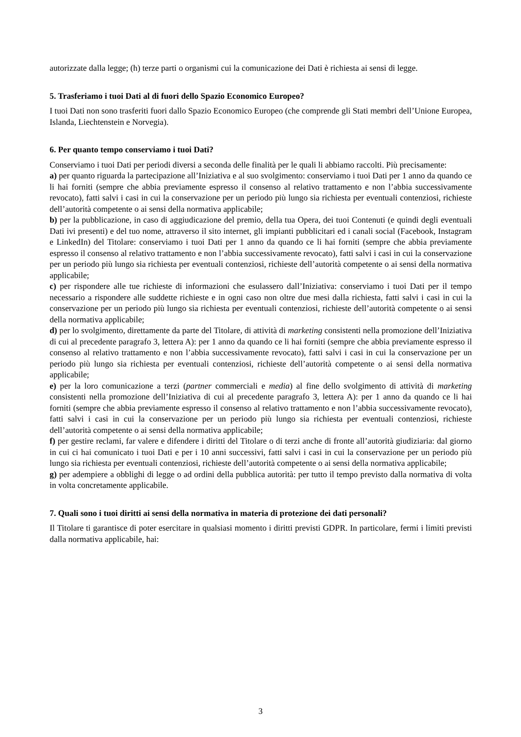autorizzate dalla legge; (h) terze parti o organismi cui la comunicazione dei Dati è richiesta ai sensi di legge.
5. Trasferiamo i tuoi Dati al di fuori dello Spazio Economico Europeo?
I tuoi Dati non sono trasferiti fuori dallo Spazio Economico Europeo (che comprende gli Stati membri dell’Unione Europea, Islanda, Liechtenstein e Norvegia).
6. Per quanto tempo conserviamo i tuoi Dati?
Conserviamo i tuoi Dati per periodi diversi a seconda delle finalità per le quali li abbiamo raccolti. Più precisamente:
a) per quanto riguarda la partecipazione all’Iniziativa e al suo svolgimento: conserviamo i tuoi Dati per 1 anno da quando ce li hai forniti (sempre che abbia previamente espresso il consenso al relativo trattamento e non l’abbia successivamente revocato), fatti salvi i casi in cui la conservazione per un periodo più lungo sia richiesta per eventuali contenziosi, richieste dell’autorità competente o ai sensi della normativa applicabile;
b) per la pubblicazione, in caso di aggiudicazione del premio, della tua Opera, dei tuoi Contenuti (e quindi degli eventuali Dati ivi presenti) e del tuo nome, attraverso il sito internet, gli impianti pubblicitari ed i canali social (Facebook, Instagram e LinkedIn) del Titolare: conserviamo i tuoi Dati per 1 anno da quando ce li hai forniti (sempre che abbia previamente espresso il consenso al relativo trattamento e non l’abbia successivamente revocato), fatti salvi i casi in cui la conservazione per un periodo più lungo sia richiesta per eventuali contenziosi, richieste dell’autorità competente o ai sensi della normativa applicabile;
c) per rispondere alle tue richieste di informazioni che esulassero dall’Iniziativa: conserviamo i tuoi Dati per il tempo necessario a rispondere alle suddette richieste e in ogni caso non oltre due mesi dalla richiesta, fatti salvi i casi in cui la conservazione per un periodo più lungo sia richiesta per eventuali contenziosi, richieste dell’autorità competente o ai sensi della normativa applicabile;
d) per lo svolgimento, direttamente da parte del Titolare, di attività di marketing consistenti nella promozione dell’Iniziativa di cui al precedente paragrafo 3, lettera A): per 1 anno da quando ce li hai forniti (sempre che abbia previamente espresso il consenso al relativo trattamento e non l’abbia successivamente revocato), fatti salvi i casi in cui la conservazione per un periodo più lungo sia richiesta per eventuali contenziosi, richieste dell’autorità competente o ai sensi della normativa applicabile;
e) per la loro comunicazione a terzi (partner commerciali e media) al fine dello svolgimento di attività di marketing consistenti nella promozione dell’Iniziativa di cui al precedente paragrafo 3, lettera A): per 1 anno da quando ce li hai forniti (sempre che abbia previamente espresso il consenso al relativo trattamento e non l’abbia successivamente revocato), fatti salvi i casi in cui la conservazione per un periodo più lungo sia richiesta per eventuali contenziosi, richieste dell’autorità competente o ai sensi della normativa applicabile;
f) per gestire reclami, far valere e difendere i diritti del Titolare o di terzi anche di fronte all’autorità giudiziaria: dal giorno in cui ci hai comunicato i tuoi Dati e per i 10 anni successivi, fatti salvi i casi in cui la conservazione per un periodo più lungo sia richiesta per eventuali contenziosi, richieste dell’autorità competente o ai sensi della normativa applicabile;
g) per adempiere a obblighi di legge o ad ordini della pubblica autorità: per tutto il tempo previsto dalla normativa di volta in volta concretamente applicabile.
7. Quali sono i tuoi diritti ai sensi della normativa in materia di protezione dei dati personali?
Il Titolare ti garantisce di poter esercitare in qualsiasi momento i diritti previsti GDPR. In particolare, fermi i limiti previsti dalla normativa applicabile, hai:
3